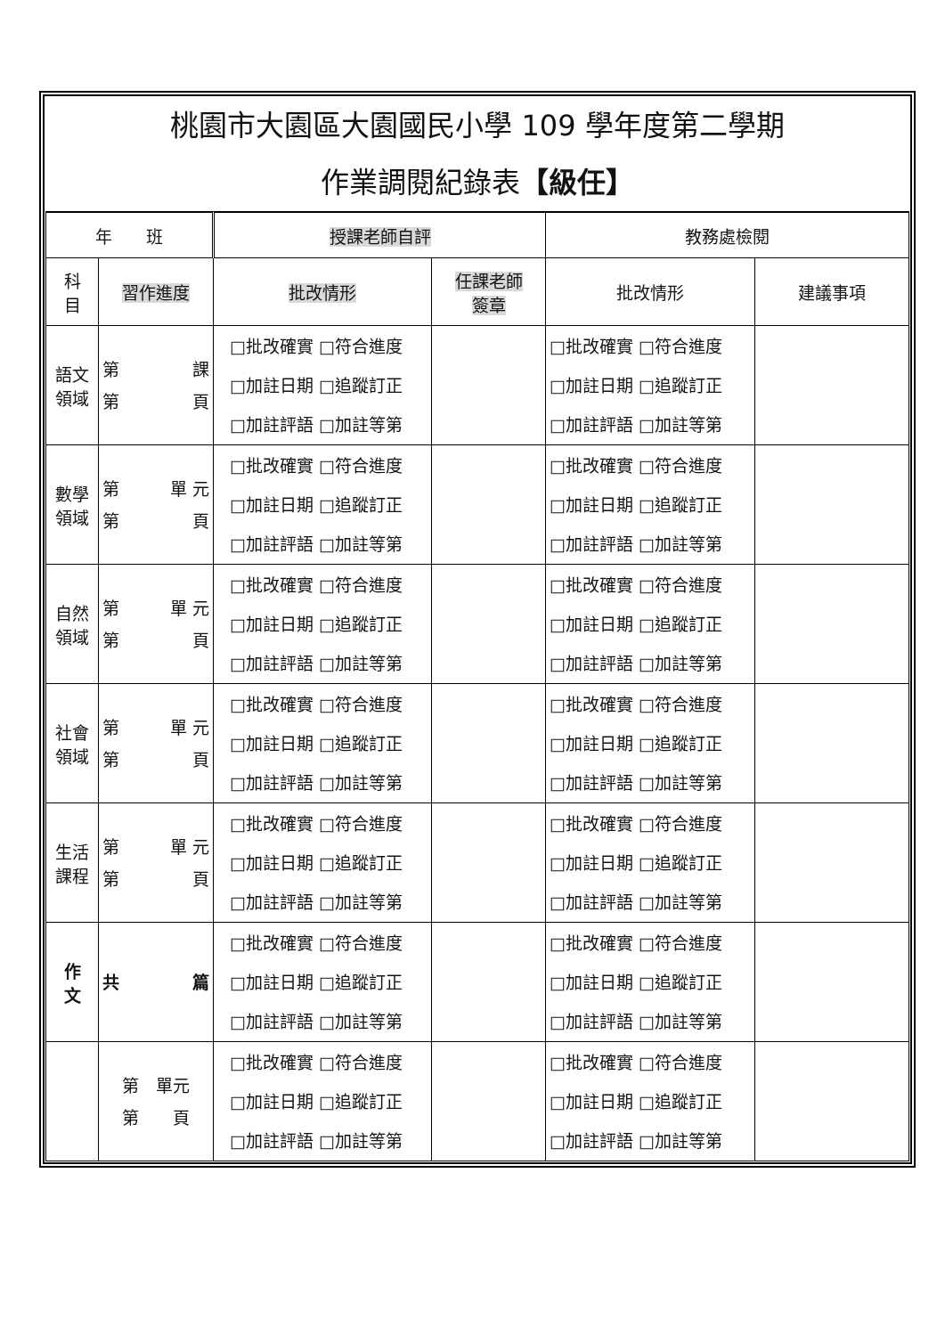桃園市大園區大園國民小學 109 學年度第二學期
作業調閱紀錄表【級任】
| 年 班 | | 授課老師自評 | | 教務處檢閱 | |
| --- | --- | --- | --- | --- | --- |
| 科 目 | 習作進度 | 批改情形 | 任課老師 簽章 | 批改情形 | 建議事項 |
| 語文 領域 | 第 課 第 頁 | □批改確實 □符合進度 □加註日期 □追蹤訂正 □加註評語 □加註等第 | | □批改確實 □符合進度 □加註日期 □追蹤訂正 □加註評語 □加註等第 | |
| 數學 領域 | 第 單 元 第 頁 | □批改確實 □符合進度 □加註日期 □追蹤訂正 □加註評語 □加註等第 | | □批改確實 □符合進度 □加註日期 □追蹤訂正 □加註評語 □加註等第 | |
| 自然 領域 | 第 單 元 第 頁 | □批改確實 □符合進度 □加註日期 □追蹤訂正 □加註評語 □加註等第 | | □批改確實 □符合進度 □加註日期 □追蹤訂正 □加註評語 □加註等第 | |
| 社會 領域 | 第 單 元 第 頁 | □批改確實 □符合進度 □加註日期 □追蹤訂正 □加註評語 □加註等第 | | □批改確實 □符合進度 □加註日期 □追蹤訂正 □加註評語 □加註等第 | |
| 生活 課程 | 第 單 元 第 頁 | □批改確實 □符合進度 □加註日期 □追蹤訂正 □加註評語 □加註等第 | | □批改確實 □符合進度 □加註日期 □追蹤訂正 □加註評語 □加註等第 | |
| 作 文 | 共 篇 | □批改確實 □符合進度 □加註日期 □追蹤訂正 □加註評語 □加註等第 | | □批改確實 □符合進度 □加註日期 □追蹤訂正 □加註評語 □加註等第 | |
| | 第 單元 第 頁 | □批改確實 □符合進度 □加註日期 □追蹤訂正 □加註評語 □加註等第 | | □批改確實 □符合進度 □加註日期 □追蹤訂正 □加註評語 □加註等第 | |